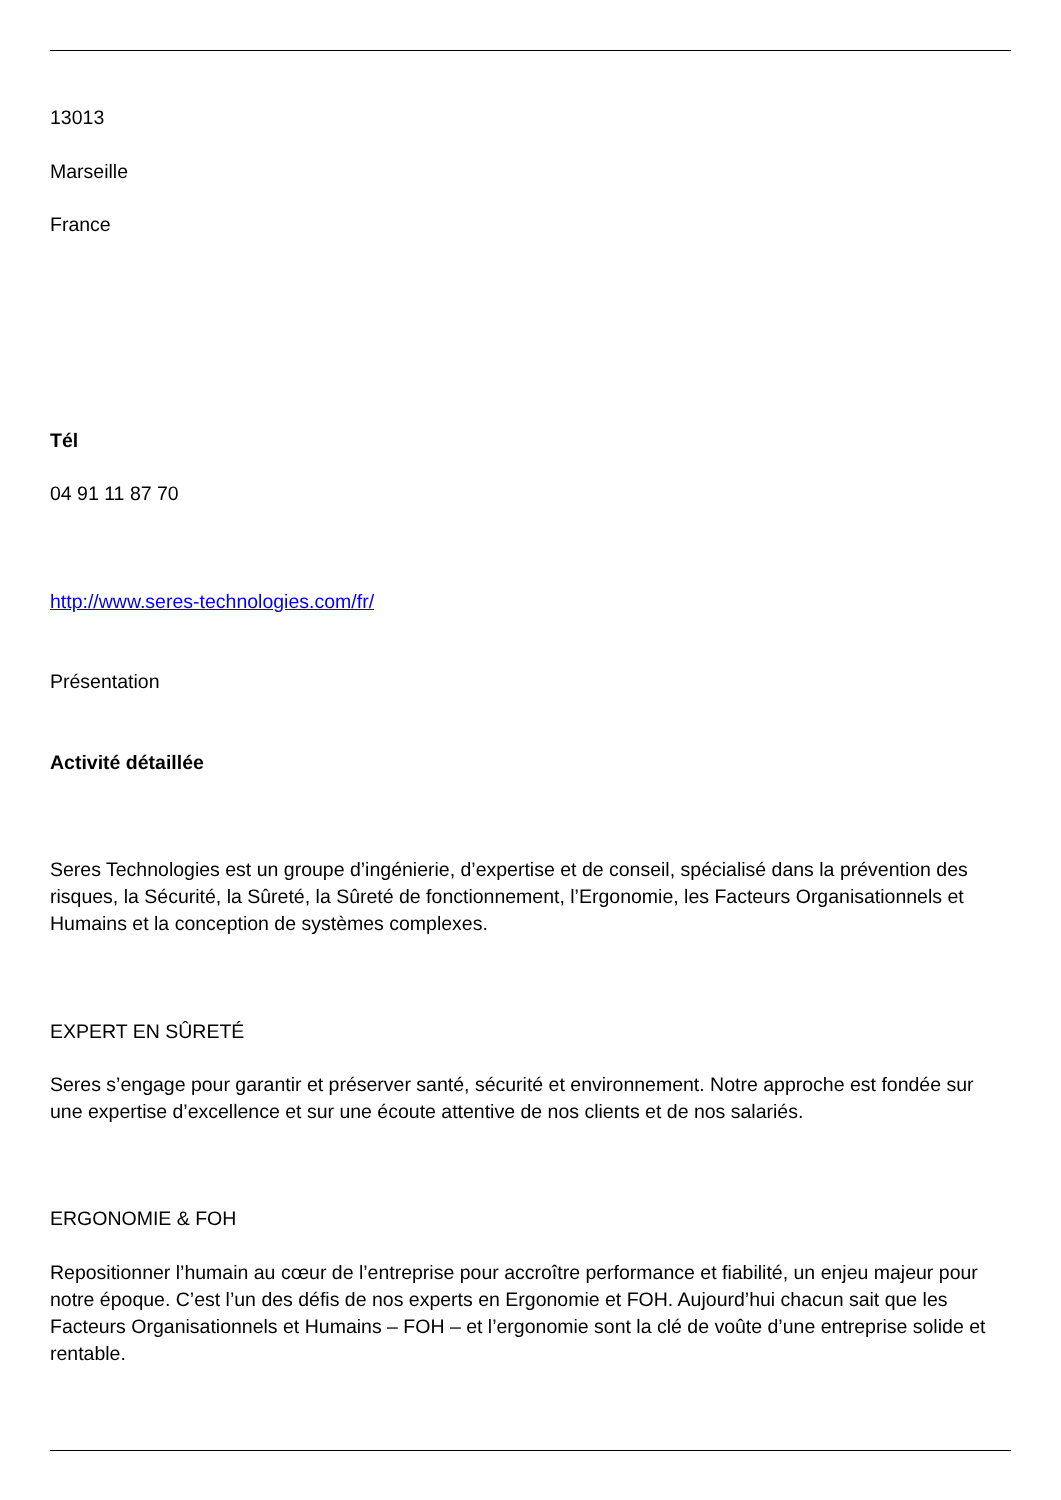13013
Marseille
France
Tél
04 91 11 87 70
http://www.seres-technologies.com/fr/
Présentation
Activité détaillée
Seres Technologies est un groupe d’ingénierie, d’expertise et de conseil, spécialisé dans la prévention des risques, la Sécurité, la Sûreté, la Sûreté de fonctionnement, l’Ergonomie, les Facteurs Organisationnels et Humains et la conception de systèmes complexes.
EXPERT EN SÛRETÉ
Seres s’engage pour garantir et préserver santé, sécurité et environnement. Notre approche est fondée sur une expertise d’excellence et sur une écoute attentive de nos clients et de nos salariés.
ERGONOMIE & FOH
Repositionner l’humain au cœur de l’entreprise pour accroître performance et fiabilité, un enjeu majeur pour notre époque. C’est l’un des défis de nos experts en Ergonomie et FOH. Aujourd’hui chacun sait que les Facteurs Organisationnels et Humains – FOH – et l’ergonomie sont la clé de voûte d’une entreprise solide et rentable.